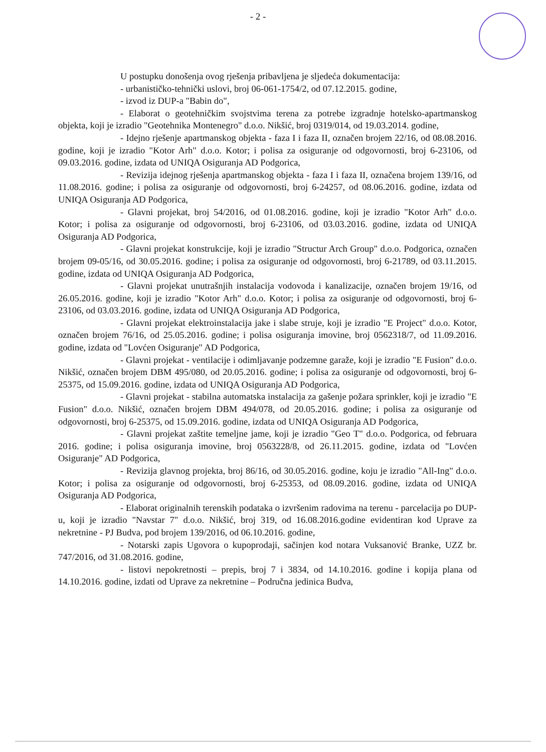- 2 -
U postupku donošenja ovog rješenja pribavljena je sljedeća dokumentacija:
- urbanističko-tehnički uslovi, broj 06-061-1754/2, od 07.12.2015. godine,
- izvod iz DUP-a "Babin do",
- Elaborat o geotehničkim svojstvima terena za potrebe izgradnje hotelsko-apartmanskog objekta, koji je izradio "Geotehnika Montenegro" d.o.o. Nikšić, broj 0319/014, od 19.03.2014. godine,
- Idejno rješenje apartmanskog objekta - faza I i faza II, označen brojem 22/16, od 08.08.2016. godine, koji je izradio "Kotor Arh" d.o.o. Kotor; i polisa za osiguranje od odgovornosti, broj 6-23106, od 09.03.2016. godine, izdata od UNIQA Osiguranja AD Podgorica,
- Revizija idejnog rješenja apartmanskog objekta - faza I i faza II, označena brojem 139/16, od 11.08.2016. godine; i polisa za osiguranje od odgovornosti, broj 6-24257, od 08.06.2016. godine, izdata od UNIQA Osiguranja AD Podgorica,
- Glavni projekat, broj 54/2016, od 01.08.2016. godine, koji je izradio "Kotor Arh" d.o.o. Kotor; i polisa za osiguranje od odgovornosti, broj 6-23106, od 03.03.2016. godine, izdata od UNIQA Osiguranja AD Podgorica,
- Glavni projekat konstrukcije, koji je izradio "Structur Arch Group" d.o.o. Podgorica, označen brojem 09-05/16, od 30.05.2016. godine; i polisa za osiguranje od odgovornosti, broj 6-21789, od 03.11.2015. godine, izdata od UNIQA Osiguranja AD Podgorica,
- Glavni projekat unutrašnjih instalacija vodovoda i kanalizacije, označen brojem 19/16, od 26.05.2016. godine, koji je izradio "Kotor Arh" d.o.o. Kotor; i polisa za osiguranje od odgovornosti, broj 6-23106, od 03.03.2016. godine, izdata od UNIQA Osiguranja AD Podgorica,
- Glavni projekat elektroinstalacija jake i slabe struje, koji je izradio "E Project" d.o.o. Kotor, označen brojem 76/16, od 25.05.2016. godine; i polisa osiguranja imovine, broj 0562318/7, od 11.09.2016. godine, izdata od "Lovćen Osiguranje" AD Podgorica,
- Glavni projekat - ventilacije i odimljavanje podzemne garaže, koji je izradio "E Fusion" d.o.o. Nikšić, označen brojem DBM 495/080, od 20.05.2016. godine; i polisa za osiguranje od odgovornosti, broj 6-25375, od 15.09.2016. godine, izdata od UNIQA Osiguranja AD Podgorica,
- Glavni projekat - stabilna automatska instalacija za gašenje požara sprinkler, koji je izradio "E Fusion" d.o.o. Nikšić, označen brojem DBM 494/078, od 20.05.2016. godine; i polisa za osiguranje od odgovornosti, broj 6-25375, od 15.09.2016. godine, izdata od UNIQA Osiguranja AD Podgorica,
- Glavni projekat zaštite temeljne jame, koji je izradio "Geo T" d.o.o. Podgorica, od februara 2016. godine; i polisa osiguranja imovine, broj 0563228/8, od 26.11.2015. godine, izdata od "Lovćen Osiguranje" AD Podgorica,
- Revizija glavnog projekta, broj 86/16, od 30.05.2016. godine, koju je izradio "All-Ing" d.o.o. Kotor; i polisa za osiguranje od odgovornosti, broj 6-25353, od 08.09.2016. godine, izdata od UNIQA Osiguranja AD Podgorica,
- Elaborat originalnih terenskih podataka o izvršenim radovima na terenu - parcelacija po DUP-u, koji je izradio "Navstar 7" d.o.o. Nikšić, broj 319, od 16.08.2016.godine evidentiran kod Uprave za nekretnine - PJ Budva, pod brojem 139/2016, od 06.10.2016. godine,
- Notarski zapis Ugovora o kupoprodaji, sačinjen kod notara Vuksanović Branke, UZZ br. 747/2016, od 31.08.2016. godine,
- listovi nepokretnosti – prepis, broj 7 i 3834, od 14.10.2016. godine i kopija plana od 14.10.2016. godine, izdati od Uprave za nekretnine – Područna jedinica Budva,